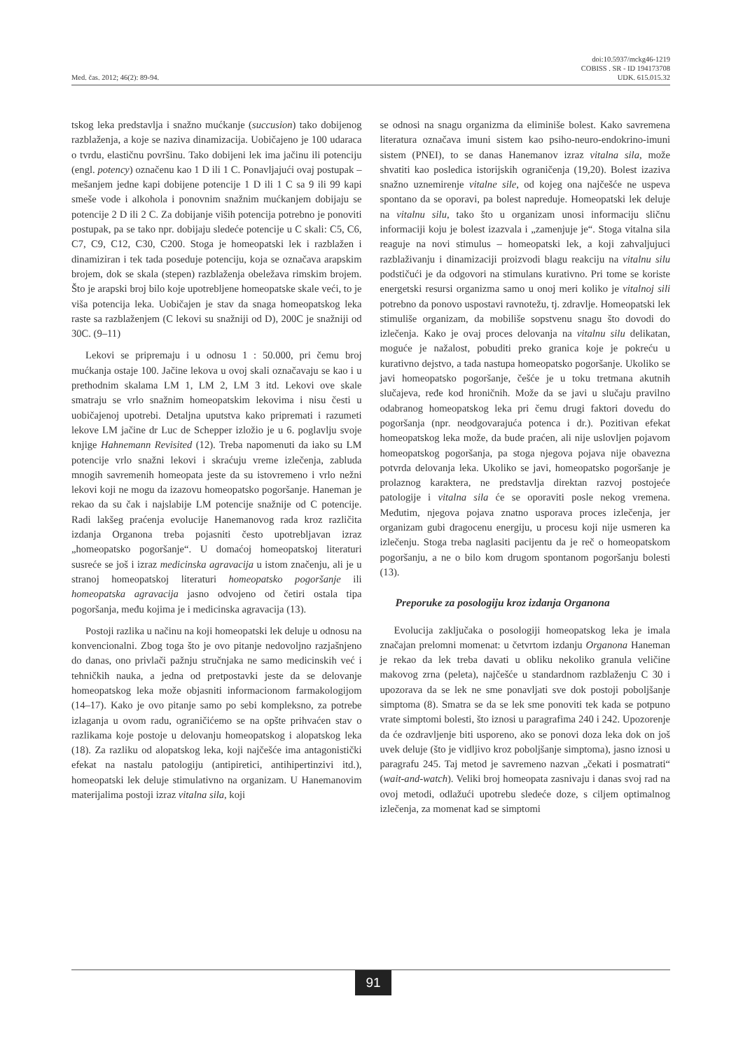Med. čas. 2012; 46(2): 89-94.
doi:10.5937/mckg46-1219
COBISS . SR - ID 194173708
UDK. 615.015.32
tskog leka predstavlja i snažno mućkanje (succusion) tako dobijenog razblaženja, a koje se naziva dinamizacija. Uobičajeno je 100 udaraca o tvrdu, elastičnu površinu. Tako dobijeni lek ima jačinu ili potenciju (engl. potency) označenu kao 1 D ili 1 C. Ponavljajući ovaj postupak – mešanjem jedne kapi dobijene potencije 1 D ili 1 C sa 9 ili 99 kapi smeše vode i alkohola i ponovnim snažnim mućkanjem dobijaju se potencije 2 D ili 2 C. Za dobijanje viših potencija potrebno je ponoviti postupak, pa se tako npr. dobijaju sledeće potencije u C skali: C5, C6, C7, C9, C12, C30, C200. Stoga je homeopatski lek i razblažen i dinamiziran i tek tada poseduje potenciju, koja se označava arapskim brojem, dok se skala (stepen) razblaženja obeležava rimskim brojem. Što je arapski broj bilo koje upotrebljene homeopatske skale veći, to je viša potencija leka. Uobičajen je stav da snaga homeopatskog leka raste sa razblaženjem (C lekovi su snažniji od D), 200C je snažniji od 30C. (9–11)
Lekovi se pripremaju i u odnosu 1 : 50.000, pri čemu broj mućkanja ostaje 100. Jačine lekova u ovoj skali označavaju se kao i u prethodnim skalama LM 1, LM 2, LM 3 itd. Lekovi ove skale smatraju se vrlo snažnim homeopatskim lekovima i nisu česti u uobičajenoj upotrebi. Detaljna uputstva kako pripremati i razumeti lekove LM jačine dr Luc de Schepper izložio je u 6. poglavlju svoje knjige Hahnemann Revisited (12). Treba napomenuti da iako su LM potencije vrlo snažni lekovi i skraćuju vreme izlečenja, zabluda mnogih savremenih homeopata jeste da su istovremeno i vrlo nežni lekovi koji ne mogu da izazovu homeopatsko pogoršanje. Haneman je rekao da su čak i najslabije LM potencije snažnije od C potencije. Radi lakšeg praćenja evolucije Hanemanovog rada kroz različita izdanja Organona treba pojasniti često upotrebljavan izraz „homeopatsko pogoršanje“. U domaćoj homeopatskoj literaturi susreće se još i izraz medicinska agravacija u istom značenju, ali je u stranoj homeopatskoj literaturi homeopatsko pogoršanje ili homeopatska agravacija jasno odvojeno od četiri ostala tipa pogoršanja, među kojima je i medicinska agravacija (13).
Postoji razlika u načinu na koji homeopatski lek deluje u odnosu na konvencionalni. Zbog toga što je ovo pitanje nedovoljno razjašnjeno do danas, ono privlači pažnju stručnjaka ne samo medicinskih već i tehničkih nauka, a jedna od pretpostavki jeste da se delovanje homeopatskog leka može objasniti informacionom farmakologijom (14–17). Kako je ovo pitanje samo po sebi kompleksno, za potrebe izlaganja u ovom radu, ograničićemo se na opšte prihvaćen stav o razlikama koje postoje u delovanju homeopatskog i alopatskog leka (18). Za razliku od alopatskog leka, koji najčešće ima antagonistički efekat na nastalu patologiju (antipiretici, antihipertinzivi itd.), homeopatski lek deluje stimulativno na organizam. U Hanemanovim materijalima postoji izraz vitalna sila, koji
se odnosi na snagu organizma da eliminiše bolest. Kako savremena literatura označava imuni sistem kao psiho-neuro-endokrino-imuni sistem (PNEI), to se danas Hanemanov izraz vitalna sila, može shvatiti kao posledica istorijskih ograničenja (19,20). Bolest izaziva snažno uznemirenje vitalne sile, od kojeg ona najčešće ne uspeva spontano da se oporavi, pa bolest napreduje. Homeopatski lek deluje na vitalnu silu, tako što u organizam unosi informaciju sličnu informaciji koju je bolest izazvala i „zamenjuje je“. Stoga vitalna sila reaguje na novi stimulus – homeopatski lek, a koji zahvaljujuci razblaživanju i dinamizaciji proizvodi blagu reakciju na vitalnu silu podstičući je da odgovori na stimulans kurativno. Pri tome se koriste energetski resursi organizma samo u onoj meri koliko je vitalnoj sili potrebno da ponovo uspostavi ravnotežu, tj. zdravlje. Homeopatski lek stimuliše organizam, da mobiliše sopstvenu snagu što dovodi do izlečenja. Kako je ovaj proces delovanja na vitalnu silu delikatan, moguće je nažalost, pobuditi preko granica koje je pokreću u kurativno dejstvo, a tada nastupa homeopatsko pogoršanje. Ukoliko se javi homeopatsko pogoršanje, češće je u toku tretmana akutnih slučajeva, ređe kod hroničnih. Može da se javi u slučaju pravilno odabranog homeopatskog leka pri čemu drugi faktori dovedu do pogoršanja (npr. neodgovarajuća potenca i dr.). Pozitivan efekat homeopatskog leka može, da bude praćen, ali nije uslovljen pojavom homeopatskog pogoršanja, pa stoga njegova pojava nije obavezna potvrda delovanja leka. Ukoliko se javi, homeopatsko pogoršanje je prolaznog karaktera, ne predstavlja direktan razvoj postojeće patologije i vitalna sila će se oporaviti posle nekog vremena. Međutim, njegova pojava znatno usporava proces izlečenja, jer organizam gubi dragocenu energiju, u procesu koji nije usmeren ka izlečenju. Stoga treba naglasiti pacijentu da je reč o homeopatskom pogoršanju, a ne o bilo kom drugom spontanom pogoršanju bolesti (13).
Preporuke za posologiju kroz izdanja Organona
Evolucija zaključaka o posologiji homeopatskog leka je imala značajan prelomni momenat: u četvrtom izdanju Organona Haneman je rekao da lek treba davati u obliku nekoliko granula veličine makovog zrna (peleta), najčešće u standardnom razblaženju C 30 i upozorava da se lek ne sme ponavljati sve dok postoji poboljšanje simptoma (8). Smatra se da se lek sme ponoviti tek kada se potpuno vrate simptomi bolesti, što iznosi u paragrafima 240 i 242. Upozorenje da će ozdravljenje biti usporeno, ako se ponovi doza leka dok on još uvek deluje (što je vidljivo kroz poboljšanje simptoma), jasno iznosi u paragrafu 245. Taj metod je savremeno nazvan „čekati i posmatrati“ (wait-and-watch). Veliki broj homeopata zasnivaju i danas svoj rad na ovoj metodi, odlažući upotrebu sledeće doze, s ciljem optimalnog izlečenja, za momenat kad se simptomi
91